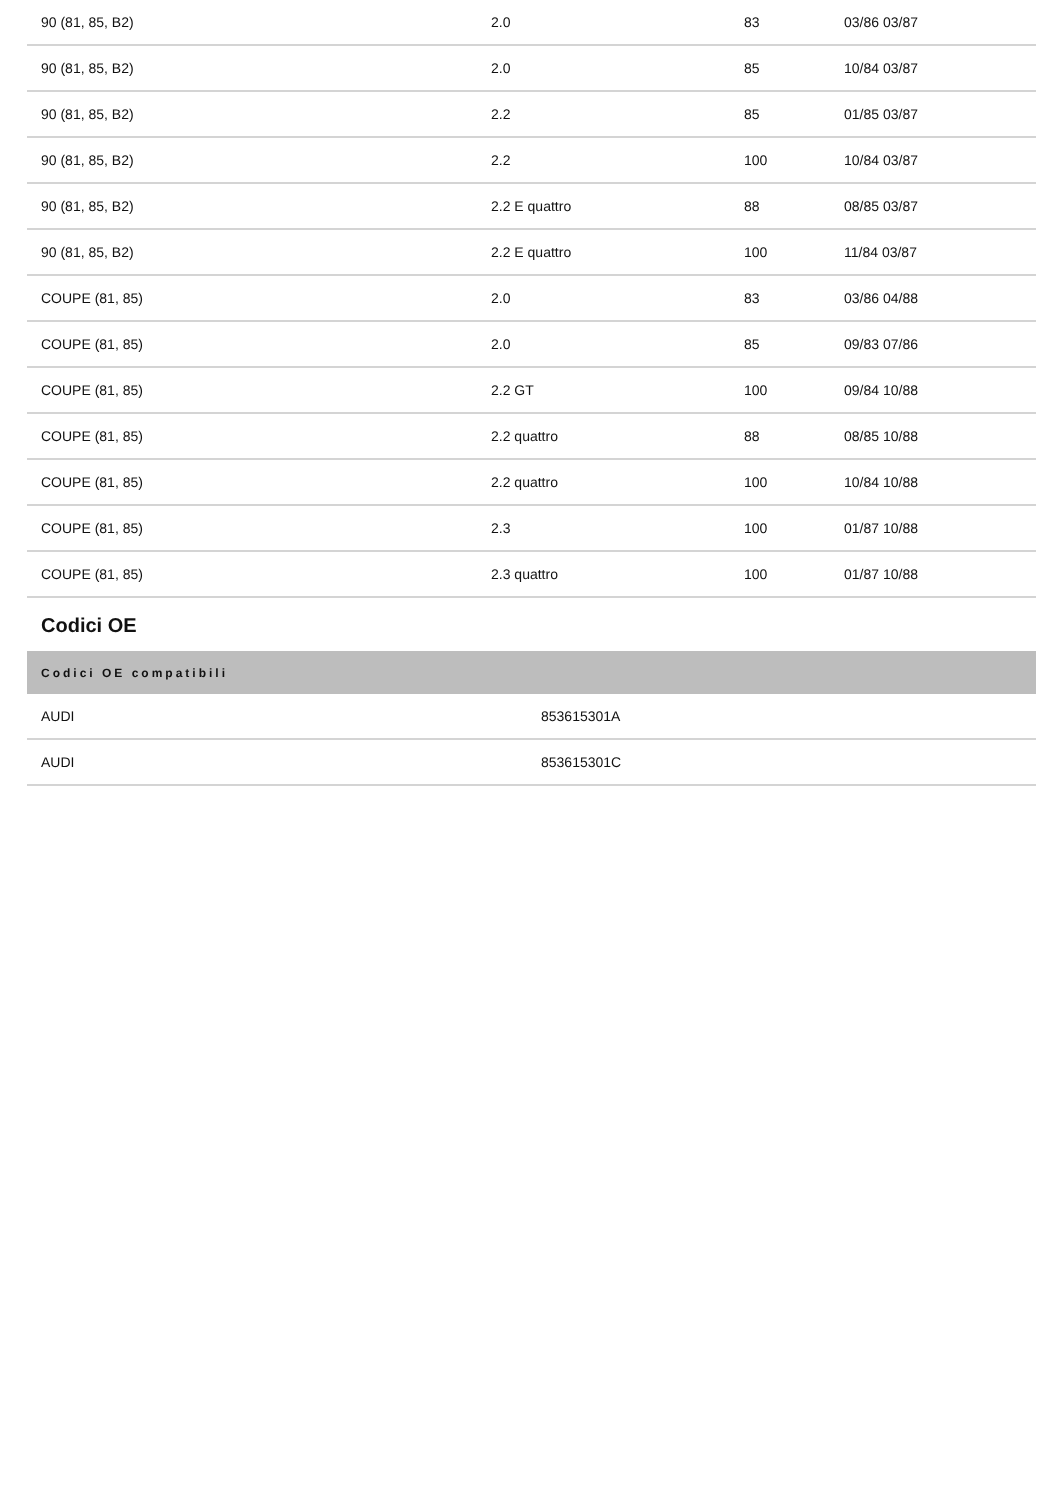| 90 (81, 85, B2) | 2.0 | 83 | 03/86 03/87 |
| 90 (81, 85, B2) | 2.0 | 85 | 10/84 03/87 |
| 90 (81, 85, B2) | 2.2 | 85 | 01/85 03/87 |
| 90 (81, 85, B2) | 2.2 | 100 | 10/84 03/87 |
| 90 (81, 85, B2) | 2.2 E quattro | 88 | 08/85 03/87 |
| 90 (81, 85, B2) | 2.2 E quattro | 100 | 11/84 03/87 |
| COUPE (81, 85) | 2.0 | 83 | 03/86 04/88 |
| COUPE (81, 85) | 2.0 | 85 | 09/83 07/86 |
| COUPE (81, 85) | 2.2 GT | 100 | 09/84 10/88 |
| COUPE (81, 85) | 2.2 quattro | 88 | 08/85 10/88 |
| COUPE (81, 85) | 2.2 quattro | 100 | 10/84 10/88 |
| COUPE (81, 85) | 2.3 | 100 | 01/87 10/88 |
| COUPE (81, 85) | 2.3 quattro | 100 | 01/87 10/88 |
Codici OE
| Codici OE compatibili | |
| --- | --- |
| AUDI | 853615301A |
| AUDI | 853615301C |